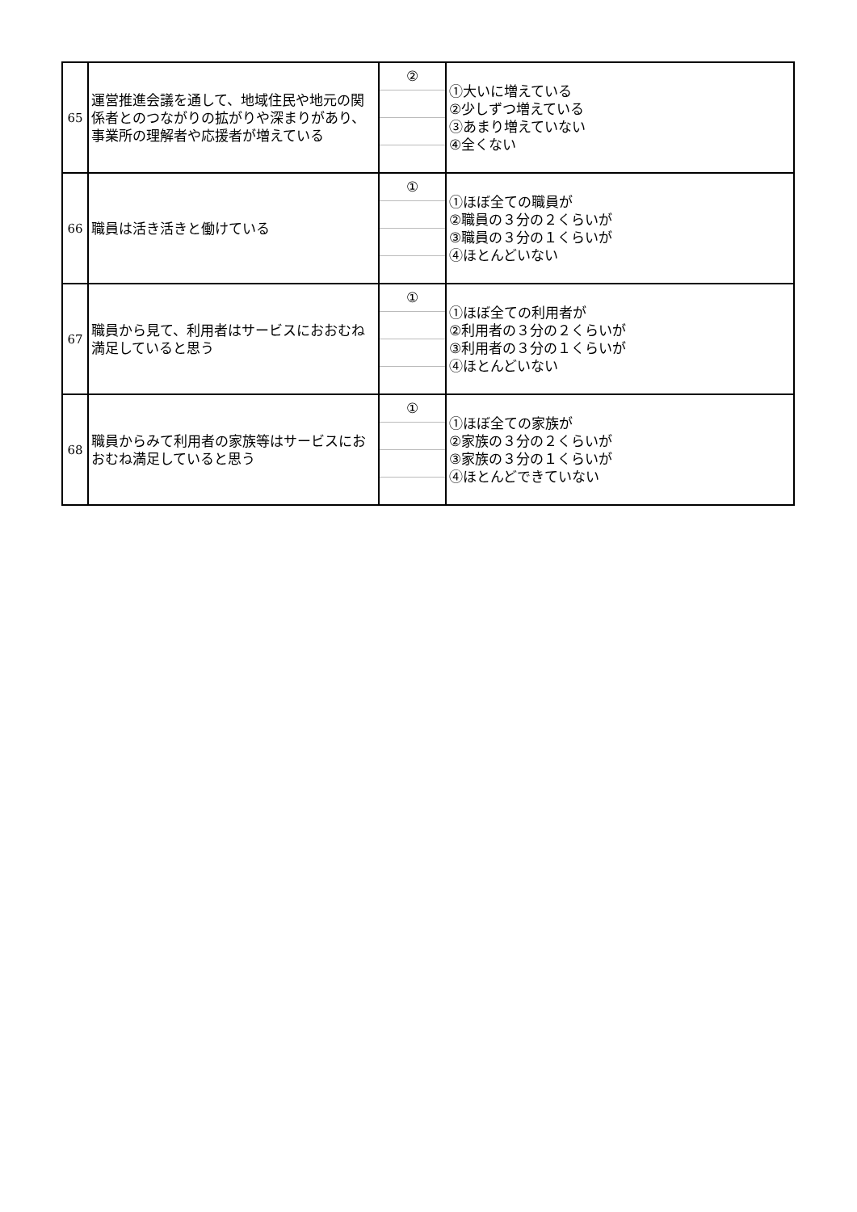| 65 | 運営推進会議を通して、地域住民や地元の関係者とのつながりの拡がりや深まりがあり、事業所の理解者や応援者が増えている | ② | ①大いに増えている ②少しずつ増えている ③あまり増えていない ④全くない |
| 66 | 職員は活き活きと働けている | ① | ①ほぼ全ての職員が ②職員の３分の２くらいが ③職員の３分の１くらいが ④ほとんどいない |
| 67 | 職員から見て、利用者はサービスにおおむね満足していると思う | ① | ①ほぼ全ての利用者が ②利用者の３分の２くらいが ③利用者の３分の１くらいが ④ほとんどいない |
| 68 | 職員からみて利用者の家族等はサービスにおおむね満足していると思う | ① | ①ほぼ全ての家族が ②家族の３分の２くらいが ③家族の３分の１くらいが ④ほとんどできていない |